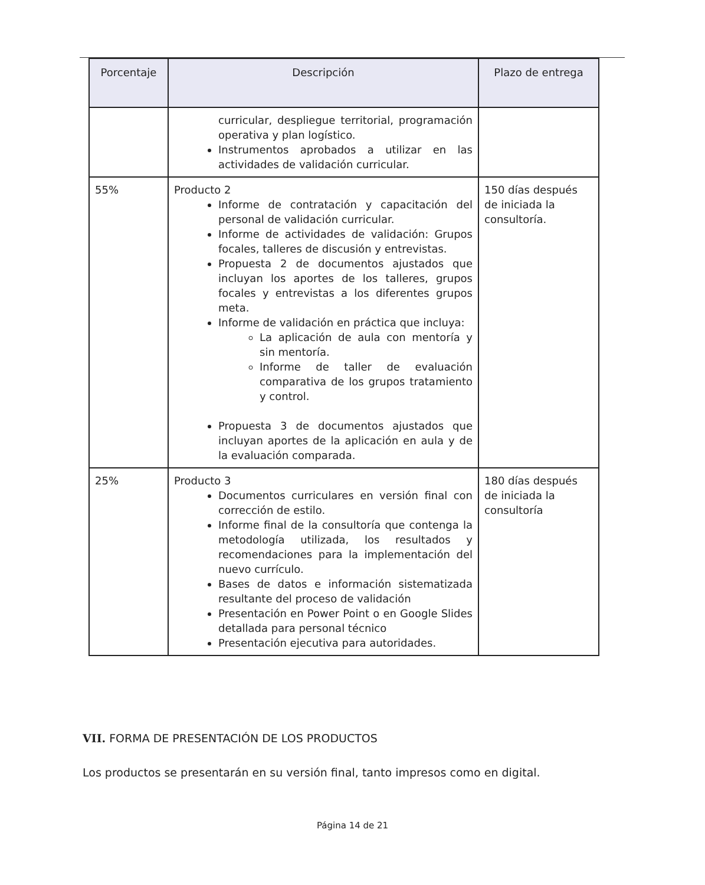| Porcentaje | Descripción | Plazo de entrega |
| --- | --- | --- |
| | curricular, despliegue territorial, programación operativa y plan logístico. Instrumentos aprobados a utilizar en las actividades de validación curricular. | |
| 55% | Producto 2 Informe de contratación y capacitación del personal de validación curricular. Informe de actividades de validación: Grupos focales, talleres de discusión y entrevistas. Propuesta 2 de documentos ajustados que incluyan los aportes de los talleres, grupos focales y entrevistas a los diferentes grupos meta. Informe de validación en práctica que incluya: La aplicación de aula con mentoría y sin mentoría. Informe de taller de evaluación comparativa de los grupos tratamiento y control. Propuesta 3 de documentos ajustados que incluyan aportes de la aplicación en aula y de la evaluación comparada. | 150 días después de iniciada la consultoría. |
| 25% | Producto 3 Documentos curriculares en versión final con corrección de estilo. Informe final de la consultoría que contenga la metodología utilizada, los resultados y recomendaciones para la implementación del nuevo currículo. Bases de datos e información sistematizada resultante del proceso de validación Presentación en Power Point o en Google Slides detallada para personal técnico Presentación ejecutiva para autoridades. | 180 días después de iniciada la consultoría |
VII. FORMA DE PRESENTACIÓN DE LOS PRODUCTOS
Los productos se presentarán en su versión final, tanto impresos como en digital.
Página 14 de 21